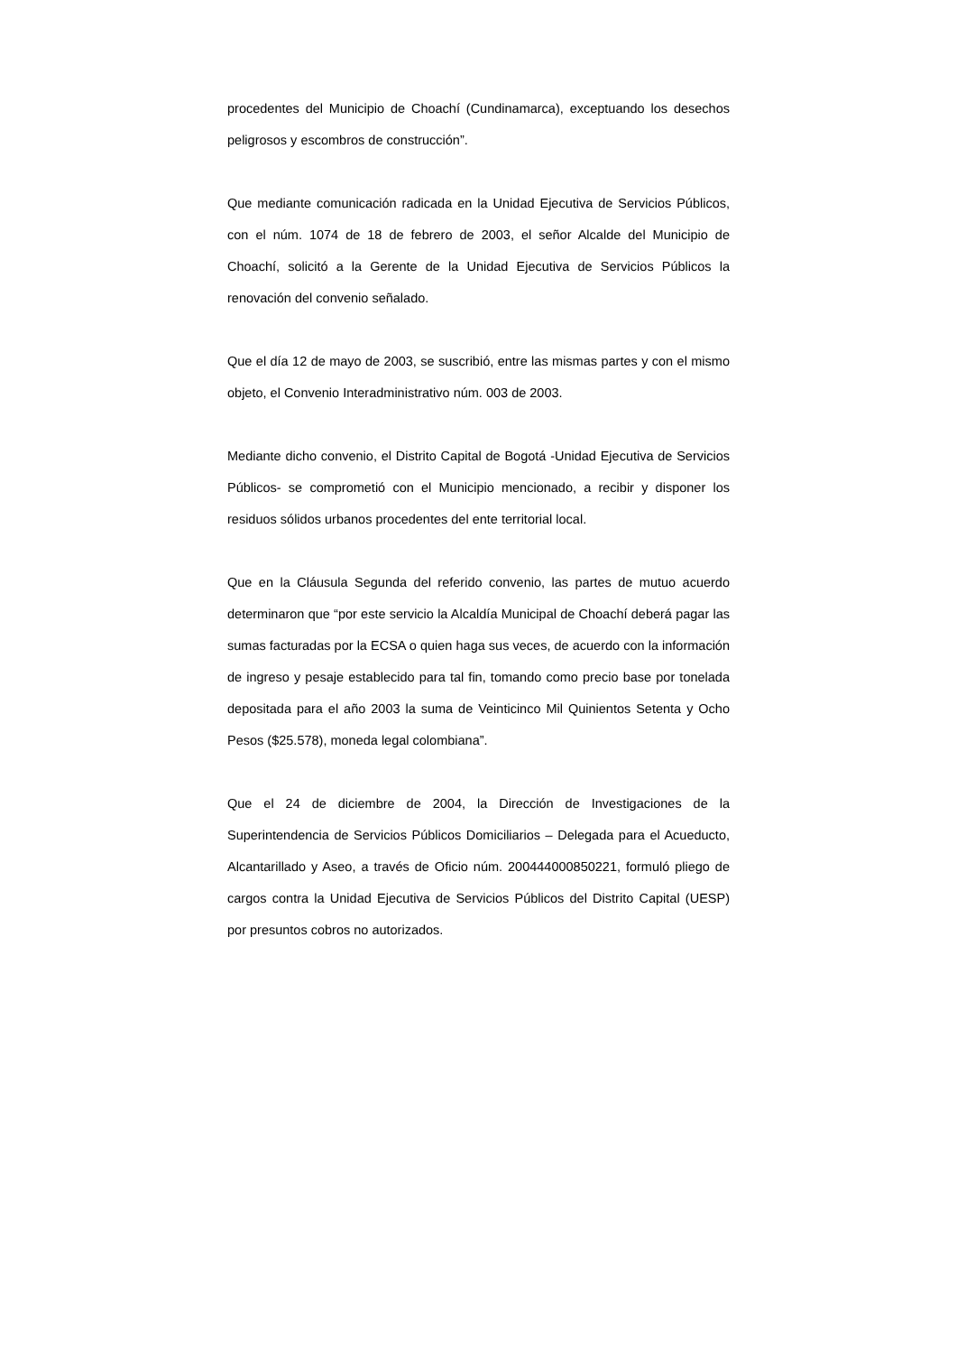procedentes del Municipio de Choachí (Cundinamarca), exceptuando los desechos peligrosos y escombros de construcción”.
Que mediante comunicación radicada en la Unidad Ejecutiva de Servicios Públicos, con el núm. 1074 de 18 de febrero de 2003, el señor Alcalde del Municipio de Choachí, solicitó a la Gerente de la Unidad Ejecutiva de Servicios Públicos la renovación del convenio señalado.
Que el día 12 de mayo de 2003, se suscribió, entre las mismas partes y con el mismo objeto, el Convenio Interadministrativo núm. 003 de 2003.
Mediante dicho convenio, el Distrito Capital de Bogotá -Unidad Ejecutiva de Servicios Públicos- se comprometió con el Municipio mencionado, a recibir y disponer los residuos sólidos urbanos procedentes del ente territorial local.
Que en la Cláusula Segunda del referido convenio, las partes de mutuo acuerdo determinaron que “por este servicio la Alcaldía Municipal de Choachí deberá pagar las sumas facturadas por la ECSA o quien haga sus veces, de acuerdo con la información de ingreso y pesaje establecido para tal fin, tomando como precio base por tonelada depositada para el año 2003 la suma de Veinticinco Mil Quinientos Setenta y Ocho Pesos ($25.578), moneda legal colombiana”.
Que el 24 de diciembre de 2004, la Dirección de Investigaciones de la Superintendencia de Servicios Públicos Domiciliarios – Delegada para el Acueducto, Alcantarillado y Aseo, a través de Oficio núm. 200444000850221, formuló pliego de cargos contra la Unidad Ejecutiva de Servicios Públicos del Distrito Capital (UESP) por presuntos cobros no autorizados.